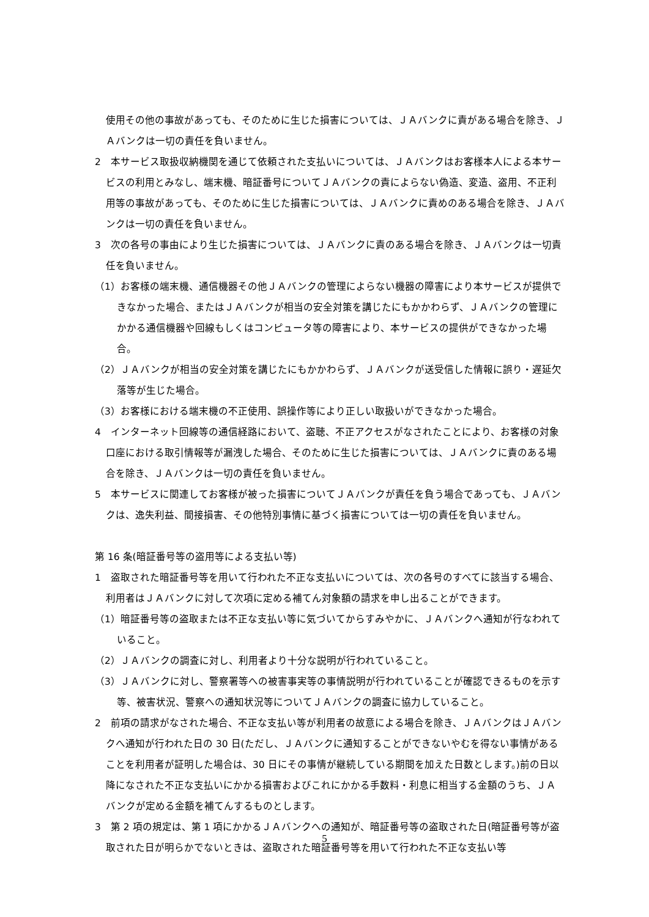使用その他の事故があっても、そのために生じた損害については、ＪＡバンクに責がある場合を除き、ＪＡバンクは一切の責任を負いません。
2　本サービス取扱収納機関を通じて依頼された支払いについては、ＪＡバンクはお客様本人による本サービスの利用とみなし、端末機、暗証番号についてＪＡバンクの責によらない偽造、変造、盗用、不正利用等の事故があっても、そのために生じた損害については、ＪＡバンクに責めのある場合を除き、ＪＡバンクは一切の責任を負いません。
3　次の各号の事由により生じた損害については、ＪＡバンクに責のある場合を除き、ＪＡバンクは一切責任を負いません。
（1）お客様の端末機、通信機器その他ＪＡバンクの管理によらない機器の障害により本サービスが提供できなかった場合、またはＪＡバンクが相当の安全対策を講じたにもかかわらず、ＪＡバンクの管理にかかる通信機器や回線もしくはコンピュータ等の障害により、本サービスの提供ができなかった場合。
（2）ＪＡバンクが相当の安全対策を講じたにもかかわらず、ＪＡバンクが送受信した情報に誤り・遅延欠落等が生じた場合。
（3）お客様における端末機の不正使用、誤操作等により正しい取扱いができなかった場合。
4　インターネット回線等の通信経路において、盗聴、不正アクセスがなされたことにより、お客様の対象口座における取引情報等が漏洩した場合、そのために生じた損害については、ＪＡバンクに責のある場合を除き、ＪＡバンクは一切の責任を負いません。
5　本サービスに関連してお客様が被った損害についてＪＡバンクが責任を負う場合であっても、ＪＡバンクは、逸失利益、間接損害、その他特別事情に基づく損害については一切の責任を負いません。
第 16 条(暗証番号等の盗用等による支払い等)
1　盗取された暗証番号等を用いて行われた不正な支払いについては、次の各号のすべてに該当する場合、利用者はＪＡバンクに対して次項に定める補てん対象額の請求を申し出ることができます。
（1）暗証番号等の盗取または不正な支払い等に気づいてからすみやかに、ＪＡバンクへ通知が行なわれていること。
（2）ＪＡバンクの調査に対し、利用者より十分な説明が行われていること。
（3）ＪＡバンクに対し、警察署等への被害事実等の事情説明が行われていることが確認できるものを示す等、被害状況、警察への通知状況等についてＪＡバンクの調査に協力していること。
2　前項の請求がなされた場合、不正な支払い等が利用者の故意による場合を除き、ＪＡバンクはＪＡバンクへ通知が行われた日の 30 日(ただし、ＪＡバンクに通知することができないやむを得ない事情があることを利用者が証明した場合は、30 日にその事情が継続している期間を加えた日数とします。)前の日以降になされた不正な支払いにかかる損害およびこれにかかる手数料・利息に相当する金額のうち、ＪＡバンクが定める金額を補てんするものとします。
3　第 2 項の規定は、第 1 項にかかるＪＡバンクへの通知が、暗証番号等の盗取された日(暗証番号等が盗取された日が明らかでないときは、盗取された暗証番号等を用いて行われた不正な支払い等
5